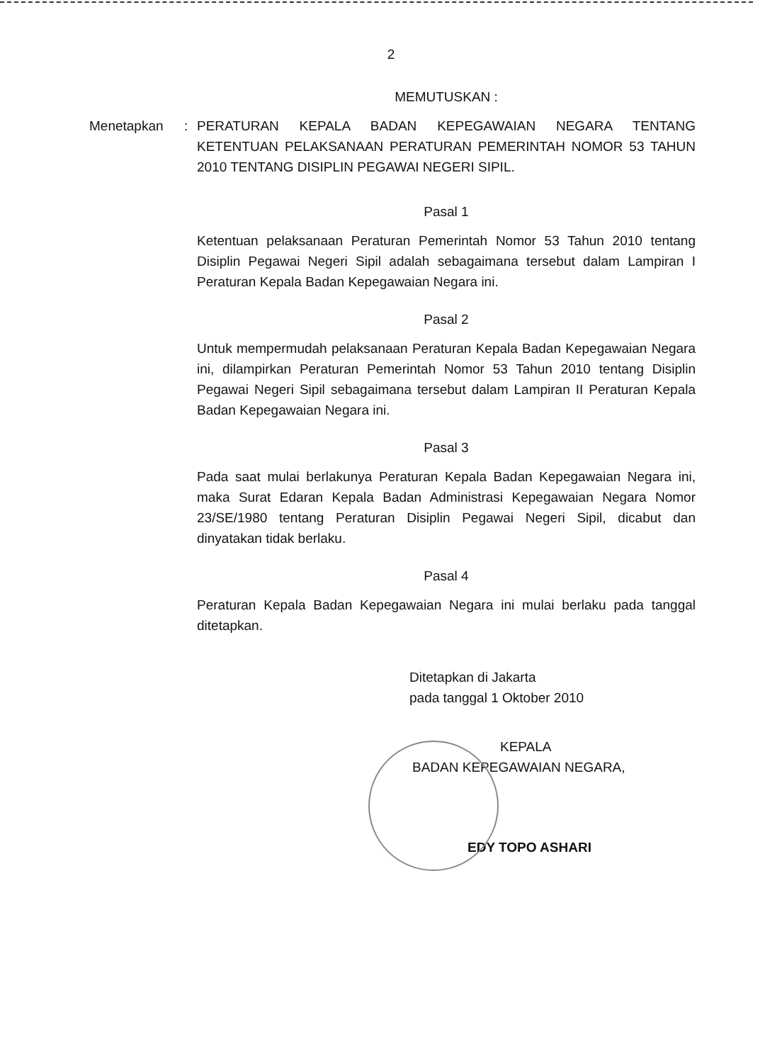2
MEMUTUSKAN :
Menetapkan : PERATURAN KEPALA BADAN KEPEGAWAIAN NEGARA TENTANG KETENTUAN PELAKSANAAN PERATURAN PEMERINTAH NOMOR 53 TAHUN 2010 TENTANG DISIPLIN PEGAWAI NEGERI SIPIL.
Pasal 1
Ketentuan pelaksanaan Peraturan Pemerintah Nomor 53 Tahun 2010 tentang Disiplin Pegawai Negeri Sipil adalah sebagaimana tersebut dalam Lampiran I Peraturan Kepala Badan Kepegawaian Negara ini.
Pasal 2
Untuk mempermudah pelaksanaan Peraturan Kepala Badan Kepegawaian Negara ini, dilampirkan Peraturan Pemerintah Nomor 53 Tahun 2010 tentang Disiplin Pegawai Negeri Sipil sebagaimana tersebut dalam Lampiran II Peraturan Kepala Badan Kepegawaian Negara ini.
Pasal 3
Pada saat mulai berlakunya Peraturan Kepala Badan Kepegawaian Negara ini, maka Surat Edaran Kepala Badan Administrasi Kepegawaian Negara Nomor 23/SE/1980 tentang Peraturan Disiplin Pegawai Negeri Sipil, dicabut dan dinyatakan tidak berlaku.
Pasal 4
Peraturan Kepala Badan Kepegawaian Negara ini mulai berlaku pada tanggal ditetapkan.
Ditetapkan di Jakarta
pada tanggal 1 Oktober 2010
KEPALA
BADAN KEPEGAWAIAN NEGARA,
EDY TOPO ASHARI